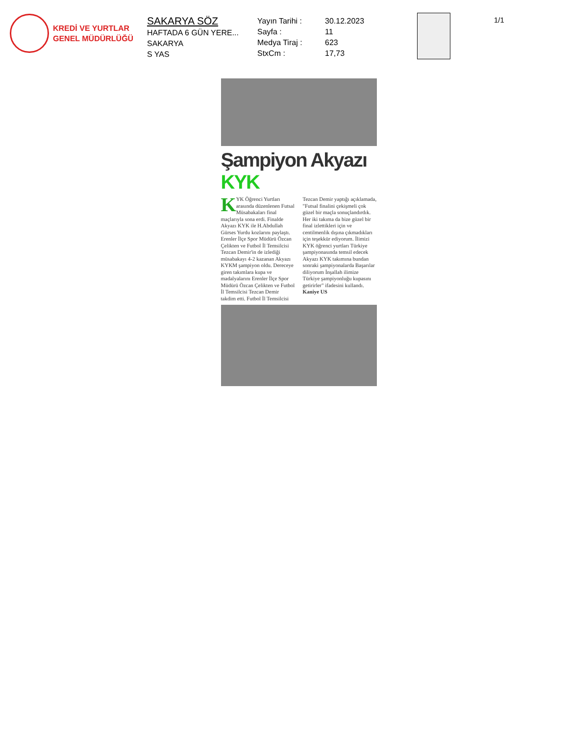KREDİ VE YURTLAR
GENEL MÜDÜRLÜĞÜ
SAKARYA SÖZ
HAFTADA 6 GÜN YERE...
SAKARYA
S YAS
Yayın Tarihi : 30.12.2023
Sayfa : 11
Medya Tiraj : 623
StxCm : 17,73
1/1
Şampiyon Akyazı KYK
KYK Öğrenci Yurtları arasında düzenlenen Futsal Müsabakaları final maçlarıyla sona erdi. Finalde Akyazı KYK ile H.Abdullah Gürses Yurdu kozlarını paylaştı. Erenler İlçe Spor Müdürü Özcan Çelikten ve Futbol İl Temsilcisi Tezcan Demir'in de izlediği müsabakayı 4-2 kazanan Akyazı KYKM şampiyon oldu. Dereceye giren takımlara kupa ve madalyalarını Erenler İlçe Spor Müdürü Özcan Çelikten ve Futbol İl Temsilcisi Tezcan Demir takdim etti. Futbol İl Temsilcisi Tezcan Demir yaptığı açıklamada, "Futsal finalini çekişmeli çok güzel bir maçla sonuçlandırdık. Her iki takıma da bize güzel bir final izlettikleri için ve centilmenlik dışına çıkmadıkları için teşekkür ediyorum. İlimizi KYK öğrenci yurtları Türkiye şampiyonasında temsil edecek Akyazı KYK takımına bundan sonraki şampiyonalarda Başarılar diliyorum İnşallah ilimize Türkiye şampiyonluğu kupasını getirirler" ifadesini kullandı. Kaniye US